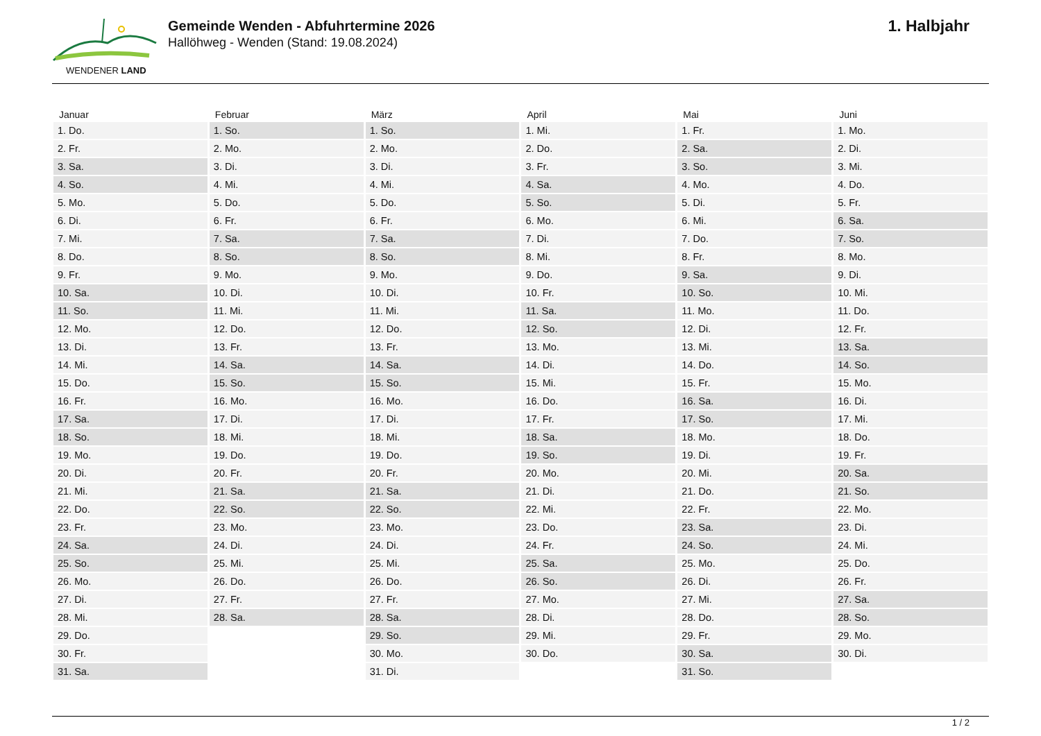WENDENER LAND
Gemeinde Wenden - Abfuhrtermine 2026
Hallöhweg - Wenden (Stand: 19.08.2024)
1. Halbjahr
| Januar | Februar | März | April | Mai | Juni |
| --- | --- | --- | --- | --- | --- |
| 1. Do. | 1. So. | 1. So. | 1. Mi. | 1. Fr. | 1. Mo. |
| 2. Fr. | 2. Mo. | 2. Mo. | 2. Do. | 2. Sa. | 2. Di. |
| 3. Sa. | 3. Di. | 3. Di. | 3. Fr. | 3. So. | 3. Mi. |
| 4. So. | 4. Mi. | 4. Mi. | 4. Sa. | 4. Mo. | 4. Do. |
| 5. Mo. | 5. Do. | 5. Do. | 5. So. | 5. Di. | 5. Fr. |
| 6. Di. | 6. Fr. | 6. Fr. | 6. Mo. | 6. Mi. | 6. Sa. |
| 7. Mi. | 7. Sa. | 7. Sa. | 7. Di. | 7. Do. | 7. So. |
| 8. Do. | 8. So. | 8. So. | 8. Mi. | 8. Fr. | 8. Mo. |
| 9. Fr. | 9. Mo. | 9. Mo. | 9. Do. | 9. Sa. | 9. Di. |
| 10. Sa. | 10. Di. | 10. Di. | 10. Fr. | 10. So. | 10. Mi. |
| 11. So. | 11. Mi. | 11. Mi. | 11. Sa. | 11. Mo. | 11. Do. |
| 12. Mo. | 12. Do. | 12. Do. | 12. So. | 12. Di. | 12. Fr. |
| 13. Di. | 13. Fr. | 13. Fr. | 13. Mo. | 13. Mi. | 13. Sa. |
| 14. Mi. | 14. Sa. | 14. Sa. | 14. Di. | 14. Do. | 14. So. |
| 15. Do. | 15. So. | 15. So. | 15. Mi. | 15. Fr. | 15. Mo. |
| 16. Fr. | 16. Mo. | 16. Mo. | 16. Do. | 16. Sa. | 16. Di. |
| 17. Sa. | 17. Di. | 17. Di. | 17. Fr. | 17. So. | 17. Mi. |
| 18. So. | 18. Mi. | 18. Mi. | 18. Sa. | 18. Mo. | 18. Do. |
| 19. Mo. | 19. Do. | 19. Do. | 19. So. | 19. Di. | 19. Fr. |
| 20. Di. | 20. Fr. | 20. Fr. | 20. Mo. | 20. Mi. | 20. Sa. |
| 21. Mi. | 21. Sa. | 21. Sa. | 21. Di. | 21. Do. | 21. So. |
| 22. Do. | 22. So. | 22. So. | 22. Mi. | 22. Fr. | 22. Mo. |
| 23. Fr. | 23. Mo. | 23. Mo. | 23. Do. | 23. Sa. | 23. Di. |
| 24. Sa. | 24. Di. | 24. Di. | 24. Fr. | 24. So. | 24. Mi. |
| 25. So. | 25. Mi. | 25. Mi. | 25. Sa. | 25. Mo. | 25. Do. |
| 26. Mo. | 26. Do. | 26. Do. | 26. So. | 26. Di. | 26. Fr. |
| 27. Di. | 27. Fr. | 27. Fr. | 27. Mo. | 27. Mi. | 27. Sa. |
| 28. Mi. | 28. Sa. | 28. Sa. | 28. Di. | 28. Do. | 28. So. |
| 29. Do. | | 29. So. | 29. Mi. | 29. Fr. | 29. Mo. |
| 30. Fr. | | 30. Mo. | 30. Do. | 30. Sa. | 30. Di. |
| 31. Sa. | | 31. Di. | | 31. So. | |
1 / 2